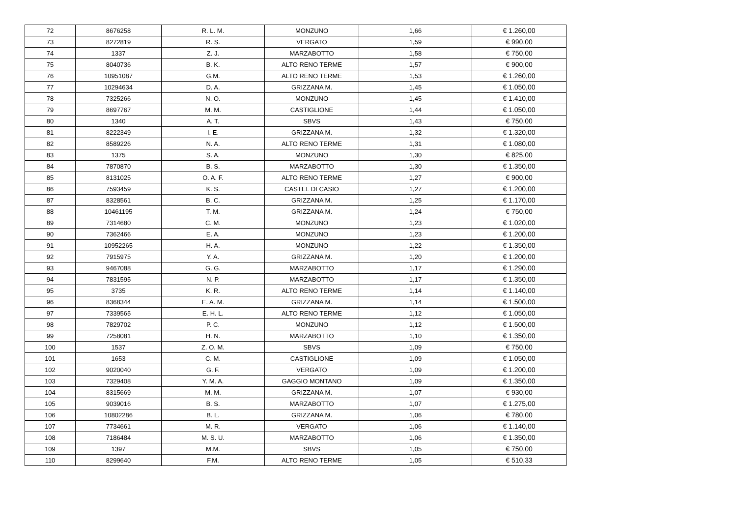| 72 | 8676258 | R. L. M. | MONZUNO | 1,66 | € 1.260,00 |
| 73 | 8272819 | R. S. | VERGATO | 1,59 | € 990,00 |
| 74 | 1337 | Z. J. | MARZABOTTO | 1,58 | € 750,00 |
| 75 | 8040736 | B. K. | ALTO RENO TERME | 1,57 | € 900,00 |
| 76 | 10951087 | G.M. | ALTO RENO TERME | 1,53 | € 1.260,00 |
| 77 | 10294634 | D. A. | GRIZZANA M. | 1,45 | € 1.050,00 |
| 78 | 7325266 | N. O. | MONZUNO | 1,45 | € 1.410,00 |
| 79 | 8697767 | M. M. | CASTIGLIONE | 1,44 | € 1.050,00 |
| 80 | 1340 | A. T. | SBVS | 1,43 | € 750,00 |
| 81 | 8222349 | I. E. | GRIZZANA M. | 1,32 | € 1.320,00 |
| 82 | 8589226 | N. A. | ALTO RENO TERME | 1,31 | € 1.080,00 |
| 83 | 1375 | S. A. | MONZUNO | 1,30 | € 825,00 |
| 84 | 7870870 | B. S. | MARZABOTTO | 1,30 | € 1.350,00 |
| 85 | 8131025 | O. A. F. | ALTO RENO TERME | 1,27 | € 900,00 |
| 86 | 7593459 | K. S. | CASTEL DI CASIO | 1,27 | € 1.200,00 |
| 87 | 8328561 | B. C. | GRIZZANA M. | 1,25 | € 1.170,00 |
| 88 | 10461195 | T. M. | GRIZZANA M. | 1,24 | € 750,00 |
| 89 | 7314680 | C. M. | MONZUNO | 1,23 | € 1.020,00 |
| 90 | 7362466 | E. A. | MONZUNO | 1,23 | € 1.200,00 |
| 91 | 10952265 | H. A. | MONZUNO | 1,22 | € 1.350,00 |
| 92 | 7915975 | Y. A. | GRIZZANA M. | 1,20 | € 1.200,00 |
| 93 | 9467088 | G. G. | MARZABOTTO | 1,17 | € 1.290,00 |
| 94 | 7831595 | N. P. | MARZABOTTO | 1,17 | € 1.350,00 |
| 95 | 3735 | K. R. | ALTO RENO TERME | 1,14 | € 1.140,00 |
| 96 | 8368344 | E. A. M. | GRIZZANA M. | 1,14 | € 1.500,00 |
| 97 | 7339565 | E. H. L. | ALTO RENO TERME | 1,12 | € 1.050,00 |
| 98 | 7829702 | P. C. | MONZUNO | 1,12 | € 1.500,00 |
| 99 | 7258081 | H. N. | MARZABOTTO | 1,10 | € 1.350,00 |
| 100 | 1537 | Z. O. M. | SBVS | 1,09 | € 750,00 |
| 101 | 1653 | C. M. | CASTIGLIONE | 1,09 | € 1.050,00 |
| 102 | 9020040 | G. F. | VERGATO | 1,09 | € 1.200,00 |
| 103 | 7329408 | Y. M. A. | GAGGIO MONTANO | 1,09 | € 1.350,00 |
| 104 | 8315669 | M. M. | GRIZZANA M. | 1,07 | € 930,00 |
| 105 | 9039016 | B. S. | MARZABOTTO | 1,07 | € 1.275,00 |
| 106 | 10802286 | B. L. | GRIZZANA M. | 1,06 | € 780,00 |
| 107 | 7734661 | M. R. | VERGATO | 1,06 | € 1.140,00 |
| 108 | 7186484 | M. S. U. | MARZABOTTO | 1,06 | € 1.350,00 |
| 109 | 1397 | M.M. | SBVS | 1,05 | € 750,00 |
| 110 | 8299640 | F.M. | ALTO RENO TERME | 1,05 | € 510,33 |